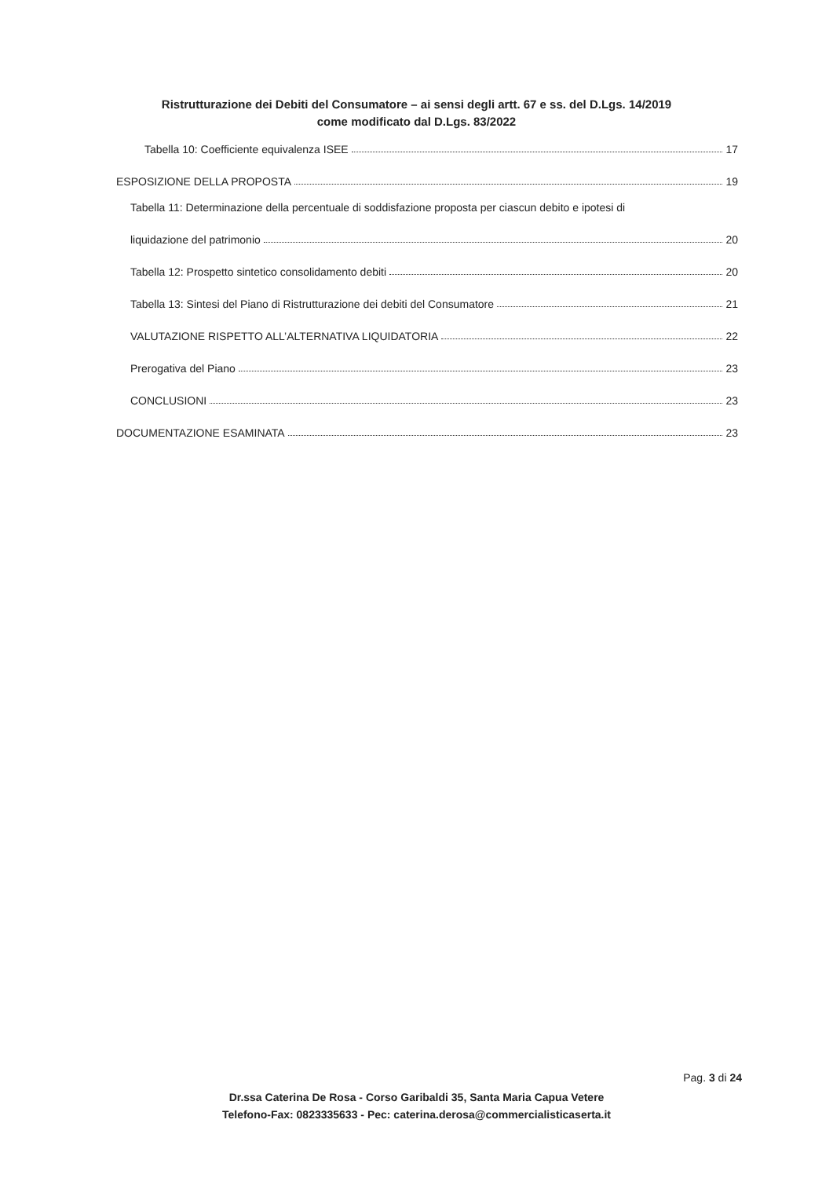Ristrutturazione dei Debiti del Consumatore – ai sensi degli artt. 67 e ss. del D.Lgs. 14/2019
come modificato dal D.Lgs. 83/2022
Tabella 10: Coefficiente equivalenza ISEE 17
ESPOSIZIONE DELLA PROPOSTA 19
Tabella 11: Determinazione della percentuale di soddisfazione proposta per ciascun debito e ipotesi di
liquidazione del patrimonio 20
Tabella 12: Prospetto sintetico consolidamento debiti 20
Tabella 13: Sintesi del Piano di Ristrutturazione dei debiti del Consumatore 21
VALUTAZIONE RISPETTO ALL’ALTERNATIVA LIQUIDATORIA 22
Prerogativa del Piano 23
CONCLUSIONI 23
DOCUMENTAZIONE ESAMINATA 23
Pag. 3 di 24
Dr.ssa Caterina De Rosa - Corso Garibaldi 35, Santa Maria Capua Vetere
Telefono-Fax: 0823335633 - Pec: caterina.derosa@commercialisticaserta.it